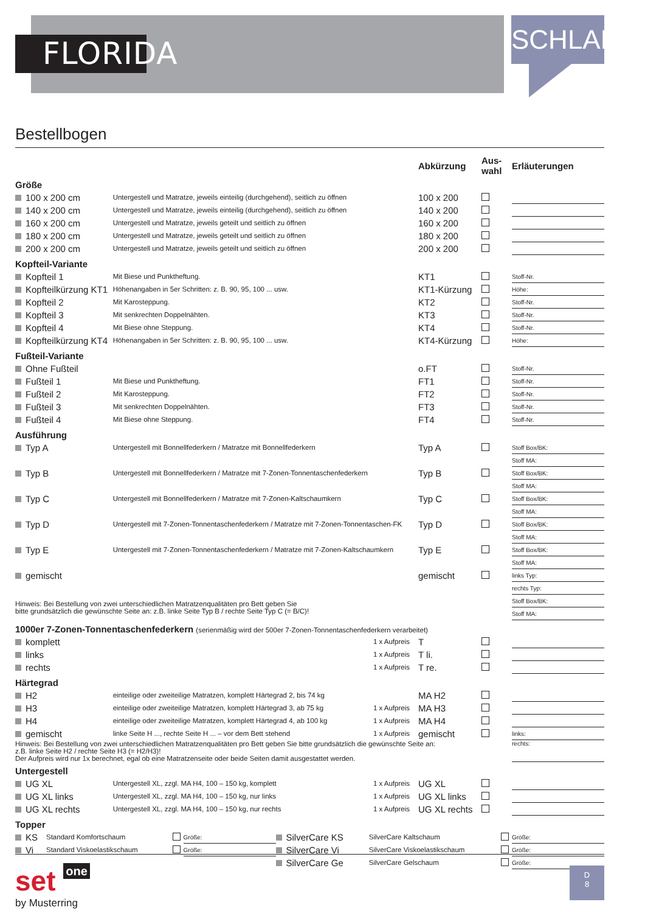FLORIDA
SCHLAFEN
Bestellbogen
| | | Abkürzung | Aus- wahl | Erläuterungen |
| Größe | | | | |
| 100 x 200 cm | Untergestell und Matratze, jeweils einteilig (durchgehend), seitlich zu öffnen | 100 x 200 | | |
| 140 x 200 cm | Untergestell und Matratze, jeweils einteilig (durchgehend), seitlich zu öffnen | 140 x 200 | | |
| 160 x 200 cm | Untergestell und Matratze, jeweils geteilt und seitlich zu öffnen | 160 x 200 | | |
| 180 x 200 cm | Untergestell und Matratze, jeweils geteilt und seitlich zu öffnen | 180 x 200 | | |
| 200 x 200 cm | Untergestell und Matratze, jeweils geteilt und seitlich zu öffnen | 200 x 200 | | |
| Kopfteil-Variante | | | | |
| Kopfteil 1 | Mit Biese und Punktheftung. | KT1 | | Stoff-Nr. |
| Kopfteilkürzung KT1 | Höhenangaben in 5er Schritten: z. B. 90, 95, 100 ... usw. | KT1-Kürzung | | Höhe: |
| Kopfteil 2 | Mit Karosteppung. | KT2 | | Stoff-Nr. |
| Kopfteil 3 | Mit senkrechten Doppelnähten. | KT3 | | Stoff-Nr. |
| Kopfteil 4 | Mit Biese ohne Steppung. | KT4 | | Stoff-Nr. |
| Kopfteilkürzung KT4 | Höhenangaben in 5er Schritten: z. B. 90, 95, 100 ... usw. | KT4-Kürzung | | Höhe: |
| Fußteil-Variante | | | | |
| Ohne Fußteil | | o.FT | | Stoff-Nr. |
| Fußteil 1 | Mit Biese und Punktheftung. | FT1 | | Stoff-Nr. |
| Fußteil 2 | Mit Karosteppung. | FT2 | | Stoff-Nr. |
| Fußteil 3 | Mit senkrechten Doppelnähten. | FT3 | | Stoff-Nr. |
| Fußteil 4 | Mit Biese ohne Steppung. | FT4 | | Stoff-Nr. |
| Ausführung | | | | |
| Typ A | Untergestell mit Bonnellfederkern / Matratze mit Bonnellfederkern | Typ A | | Stoff Box/BK: |
| | | | | Stoff MA: |
| Typ B | Untergestell mit Bonnellfederkern / Matratze mit 7-Zonen-Tonnentaschenfederkern | Typ B | | Stoff Box/BK: |
| | | | | Stoff MA: |
| Typ C | Untergestell mit Bonnellfederkern / Matratze mit 7-Zonen-Kaltschaumkern | Typ C | | Stoff Box/BK: |
| | | | | Stoff MA: |
| Typ D | Untergestell mit 7-Zonen-Tonnentaschenfederkern / Matratze mit 7-Zonen-Tonnentaschen-FK | Typ D | | Stoff Box/BK: |
| | | | | Stoff MA: |
| Typ E | Untergestell mit 7-Zonen-Tonnentaschenfederkern / Matratze mit 7-Zonen-Kaltschaumkern | Typ E | | Stoff Box/BK: |
| | | | | Stoff MA: |
| gemischt | | gemischt | | links Typ: |
| | | | | rechts Typ: |
| Hinweis: Bei Bestellung von zwei unterschiedlichen Matratzenqualitäten pro Bett geben Sie bitte grundsätzlich die gewünschte Seite an: z.B. linke Seite Typ B / rechte Seite Typ C (= B/C)! | | | | Stoff Box/BK: |
| | | | | Stoff MA: |
| 1000er 7-Zonen-Tonnentaschenfederkern (serienmäßig wird der 500er 7-Zonen-Tonnentaschenfederkern verarbeitet) | | | | |
| komplett | 1 x Aufpreis | T | | |
| links | 1 x Aufpreis | T li. | | |
| rechts | 1 x Aufpreis | T re. | | |
| Härtegrad | | | | |
| H2 | einteilige oder zweiteilige Matratzen, komplett Härtegrad 2, bis 74 kg | MA H2 | | |
| H3 | einteilige oder zweiteilige Matratzen, komplett Härtegrad 3, ab 75 kg 1 x Aufpreis | MA H3 | | |
| H4 | einteilige oder zweiteilige Matratzen, komplett Härtegrad 4, ab 100 kg 1 x Aufpreis | MA H4 | | |
| gemischt | linke Seite H ..., rechte Seite H ... – vor dem Bett stehend 1 x Aufpreis | gemischt | | links: |
| Hinweis: Bei Bestellung von zwei unterschiedlichen Matratzenqualitäten pro Bett geben Sie bitte grundsätzlich die gewünschte Seite an: z.B. linke Seite H2 / rechte Seite H3 (= H2/H3)! Der Aufpreis wird nur 1x berechnet, egal ob eine Matratzenseite oder beide Seiten damit ausgestattet werden. | | | | rechts: |
| Untergestell | | | | |
| UG XL | Untergestell XL, zzgl. MA H4, 100 – 150 kg, komplett 1 x Aufpreis | UG XL | | |
| UG XL links | Untergestell XL, zzgl. MA H4, 100 – 150 kg, nur links 1 x Aufpreis | UG XL links | | |
| UG XL rechts | Untergestell XL, zzgl. MA H4, 100 – 150 kg, nur rechts 1 x Aufpreis | UG XL rechts | | |
Topper
| KS | Standard Komfortschaum | | Größe: | SilverCare KS | SilverCare Kaltschaum | | Größe: |
| Vi | Standard Viskoelastikschaum | | Größe: | SilverCare Vi | SilverCare Viskoelastikschaum | | Größe: |
| | | | | SilverCare Ge | SilverCare Gelschaum | | Größe: |
set one
by Musterring
D
8